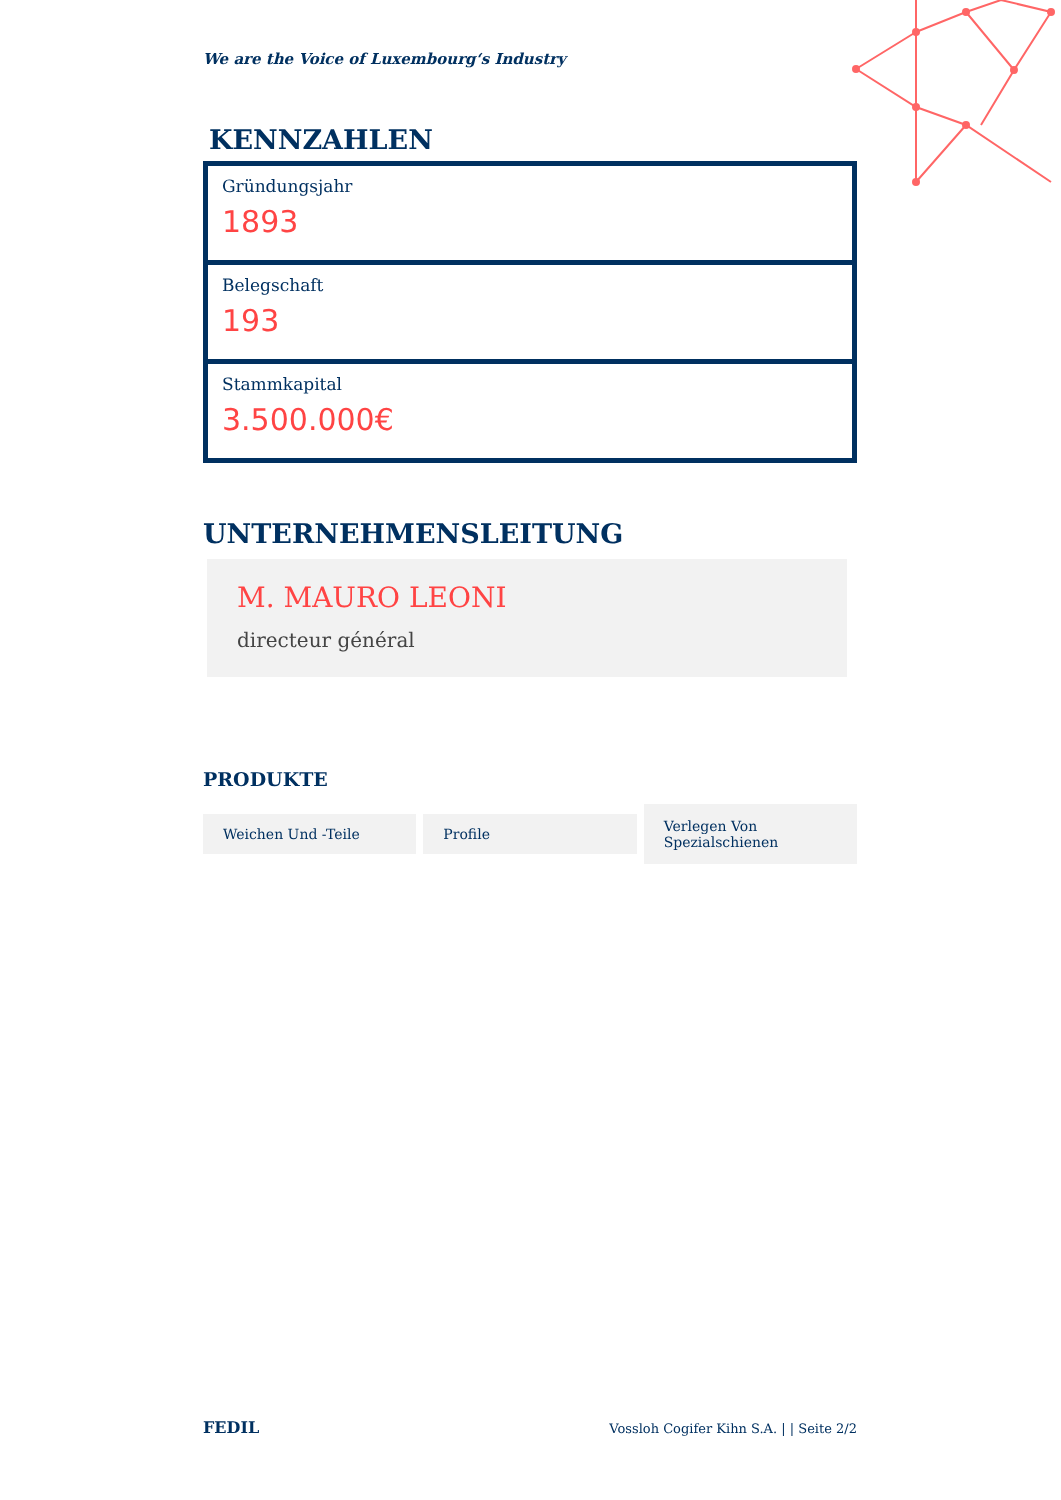We are the Voice of Luxembourg‘s Industry
KENNZAHLEN
Gründungsjahr
1893
Belegschaft
193
Stammkapital
3.500.000€
UNTERNEHMENSLEITUNG
M. MAURO LEONI
directeur général
PRODUKTE
Weichen Und -Teile Profile Verlegen Von Spezialschienen
FEDIL Vossloh Cogifer Kihn S.A. | | Seite 2/2